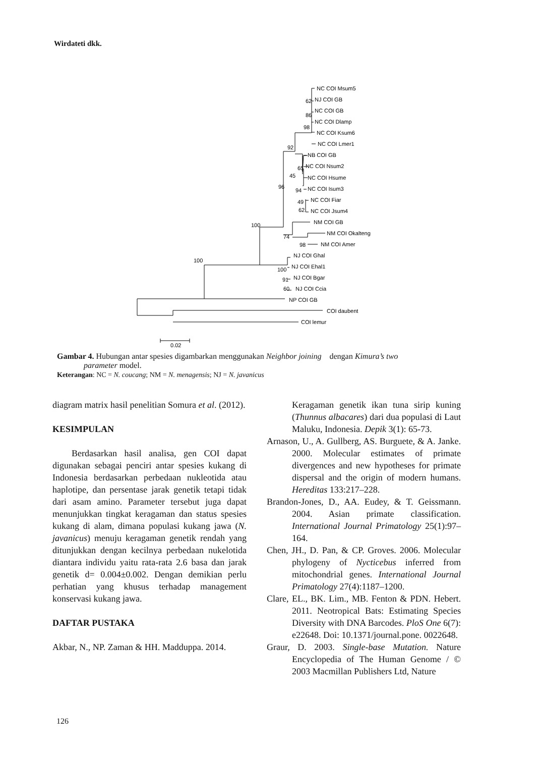Wirdateti dkk.
NC COI Msum5
NJ COI GB
NC COI GB
NC COI Dlamp
NC COI Ksum6
NC COI Lmer1
NB COI GB
NC COI Nsum2
NC COI Hsume
NC COI Isum3
NC COI Fiar
NC COI Jsum4
NM COI GB
NM COI Okalteng
NM COI Amer
NJ COI Ghal
NJ COI Ehal1
NJ COI Bgar
NJ COI Ccia
NP COI GB
COI daubent
COI lemur
62
86
98
92
65
45
94
49
62
96
74
98
100
100
100
91
60
0.02
Gambar 4. Hubungan antar spesies digambarkan menggunakan Neighbor joining dengan Kimura’s two
parameter model.
Keterangan: NC = N. coucang; NM = N. menagensis; NJ = N. javanicus
diagram matrix hasil penelitian Somura et al. (2012).
KESIMPULAN
Berdasarkan hasil analisa, gen COI dapat digunakan sebagai penciri antar spesies kukang di Indonesia berdasarkan perbedaan nukleotida atau haplotipe, dan persentase jarak genetik tetapi tidak dari asam amino. Parameter tersebut juga dapat menunjukkan tingkat keragaman dan status spesies kukang di alam, dimana populasi kukang jawa (N. javanicus) menuju keragaman genetik rendah yang ditunjukkan dengan kecilnya perbedaan nukelotida diantara individu yaitu rata-rata 2.6 basa dan jarak genetik d= 0.004±0.002. Dengan demikian perlu perhatian yang khusus terhadap management konservasi kukang jawa.
DAFTAR PUSTAKA
Akbar, N., NP. Zaman & HH. Madduppa. 2014.
Keragaman genetik ikan tuna sirip kuning (Thunnus albacares) dari dua populasi di Laut Maluku, Indonesia. Depik 3(1): 65-73.
Arnason, U., A. Gullberg, AS. Burguete, & A. Janke. 2000. Molecular estimates of primate divergences and new hypotheses for primate dispersal and the origin of modern humans. Hereditas 133:217–228.
Brandon-Jones, D., AA. Eudey, & T. Geissmann. 2004. Asian primate classification. International Journal Primatology 25(1):97–164.
Chen, JH., D. Pan, & CP. Groves. 2006. Molecular phylogeny of Nycticebus inferred from mitochondrial genes. International Journal Primatology 27(4):1187–1200.
Clare, EL., BK. Lim., MB. Fenton & PDN. Hebert. 2011. Neotropical Bats: Estimating Species Diversity with DNA Barcodes. PloS One 6(7): e22648. Doi: 10.1371/journal.pone. 0022648.
Graur, D. 2003. Single-base Mutation. Nature Encyclopedia of The Human Genome / © 2003 Macmillan Publishers Ltd, Nature
126